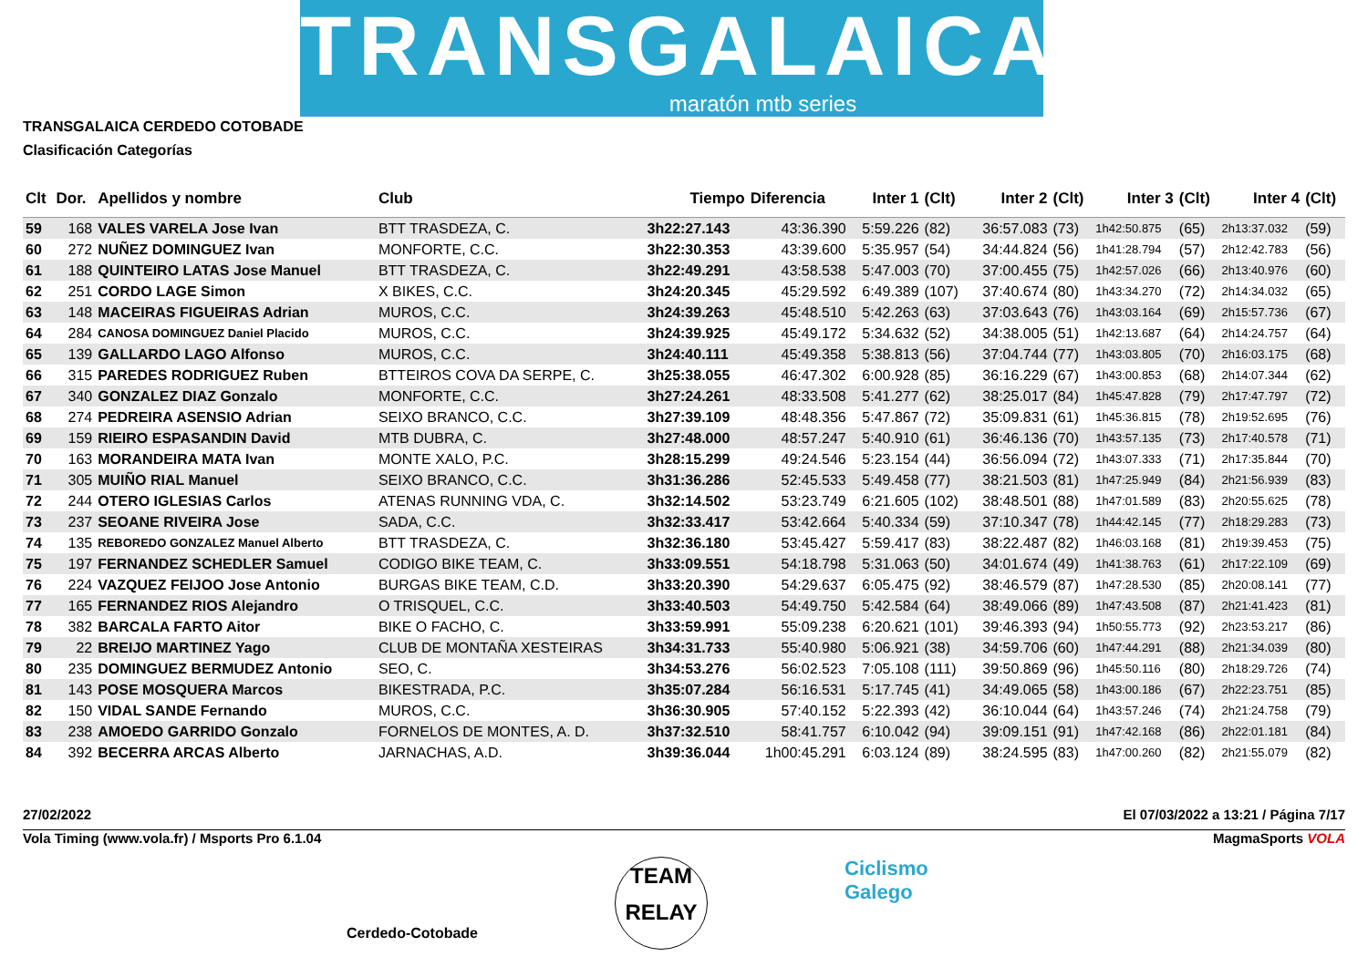TRANSGALAICA
maratón mtb series
TRANSGALAICA CERDEDO COTOBADE
Clasificación Categorías
| Clt | Dor. | Apellidos y nombre | Club | Tiempo | Diferencia | Inter 1 | (Clt) | Inter 2 | (Clt) | Inter 3 | (Clt) | Inter 4 | (Clt) |
| --- | --- | --- | --- | --- | --- | --- | --- | --- | --- | --- | --- | --- | --- |
| 59 | 168 | VALES VARELA Jose Ivan | BTT TRASDEZA, C. | 3h22:27.143 | 43:36.390 | 5:59.226 | (82) | 36:57.083 | (73) | 1h42:50.875 | (65) | 2h13:37.032 | (59) |
| 60 | 272 | NUÑEZ DOMINGUEZ Ivan | MONFORTE, C.C. | 3h22:30.353 | 43:39.600 | 5:35.957 | (54) | 34:44.824 | (56) | 1h41:28.794 | (57) | 2h12:42.783 | (56) |
| 61 | 188 | QUINTEIRO LATAS Jose Manuel | BTT TRASDEZA, C. | 3h22:49.291 | 43:58.538 | 5:47.003 | (70) | 37:00.455 | (75) | 1h42:57.026 | (66) | 2h13:40.976 | (60) |
| 62 | 251 | CORDO LAGE Simon | X BIKES, C.C. | 3h24:20.345 | 45:29.592 | 6:49.389 | (107) | 37:40.674 | (80) | 1h43:34.270 | (72) | 2h14:34.032 | (65) |
| 63 | 148 | MACEIRAS FIGUEIRAS Adrian | MUROS, C.C. | 3h24:39.263 | 45:48.510 | 5:42.263 | (63) | 37:03.643 | (76) | 1h43:03.164 | (69) | 2h15:57.736 | (67) |
| 64 | 284 | CANOSA DOMINGUEZ Daniel Placido | MUROS, C.C. | 3h24:39.925 | 45:49.172 | 5:34.632 | (52) | 34:38.005 | (51) | 1h42:13.687 | (64) | 2h14:24.757 | (64) |
| 65 | 139 | GALLARDO LAGO Alfonso | MUROS, C.C. | 3h24:40.111 | 45:49.358 | 5:38.813 | (56) | 37:04.744 | (77) | 1h43:03.805 | (70) | 2h16:03.175 | (68) |
| 66 | 315 | PAREDES RODRIGUEZ Ruben | BTTEIROS COVA DA SERPE, C. | 3h25:38.055 | 46:47.302 | 6:00.928 | (85) | 36:16.229 | (67) | 1h43:00.853 | (68) | 2h14:07.344 | (62) |
| 67 | 340 | GONZALEZ DIAZ Gonzalo | MONFORTE, C.C. | 3h27:24.261 | 48:33.508 | 5:41.277 | (62) | 38:25.017 | (84) | 1h45:47.828 | (79) | 2h17:47.797 | (72) |
| 68 | 274 | PEDREIRA ASENSIO Adrian | SEIXO BRANCO, C.C. | 3h27:39.109 | 48:48.356 | 5:47.867 | (72) | 35:09.831 | (61) | 1h45:36.815 | (78) | 2h19:52.695 | (76) |
| 69 | 159 | RIEIRO ESPASANDIN David | MTB DUBRA, C. | 3h27:48.000 | 48:57.247 | 5:40.910 | (61) | 36:46.136 | (70) | 1h43:57.135 | (73) | 2h17:40.578 | (71) |
| 70 | 163 | MORANDEIRA MATA Ivan | MONTE XALO, P.C. | 3h28:15.299 | 49:24.546 | 5:23.154 | (44) | 36:56.094 | (72) | 1h43:07.333 | (71) | 2h17:35.844 | (70) |
| 71 | 305 | MUIÑO RIAL Manuel | SEIXO BRANCO, C.C. | 3h31:36.286 | 52:45.533 | 5:49.458 | (77) | 38:21.503 | (81) | 1h47:25.949 | (84) | 2h21:56.939 | (83) |
| 72 | 244 | OTERO IGLESIAS Carlos | ATENAS RUNNING VDA, C. | 3h32:14.502 | 53:23.749 | 6:21.605 | (102) | 38:48.501 | (88) | 1h47:01.589 | (83) | 2h20:55.625 | (78) |
| 73 | 237 | SEOANE RIVEIRA Jose | SADA, C.C. | 3h32:33.417 | 53:42.664 | 5:40.334 | (59) | 37:10.347 | (78) | 1h44:42.145 | (77) | 2h18:29.283 | (73) |
| 74 | 135 | REBOREDO GONZALEZ Manuel Alberto | BTT TRASDEZA, C. | 3h32:36.180 | 53:45.427 | 5:59.417 | (83) | 38:22.487 | (82) | 1h46:03.168 | (81) | 2h19:39.453 | (75) |
| 75 | 197 | FERNANDEZ SCHEDLER Samuel | CODIGO BIKE TEAM, C. | 3h33:09.551 | 54:18.798 | 5:31.063 | (50) | 34:01.674 | (49) | 1h41:38.763 | (61) | 2h17:22.109 | (69) |
| 76 | 224 | VAZQUEZ FEIJOO Jose Antonio | BURGAS BIKE TEAM, C.D. | 3h33:20.390 | 54:29.637 | 6:05.475 | (92) | 38:46.579 | (87) | 1h47:28.530 | (85) | 2h20:08.141 | (77) |
| 77 | 165 | FERNANDEZ RIOS Alejandro | O TRISQUEL, C.C. | 3h33:40.503 | 54:49.750 | 5:42.584 | (64) | 38:49.066 | (89) | 1h47:43.508 | (87) | 2h21:41.423 | (81) |
| 78 | 382 | BARCALA FARTO Aitor | BIKE O FACHO, C. | 3h33:59.991 | 55:09.238 | 6:20.621 | (101) | 39:46.393 | (94) | 1h50:55.773 | (92) | 2h23:53.217 | (86) |
| 79 | 22 | BREIJO MARTINEZ Yago | CLUB DE MONTAÑA XESTEIRAS | 3h34:31.733 | 55:40.980 | 5:06.921 | (38) | 34:59.706 | (60) | 1h47:44.291 | (88) | 2h21:34.039 | (80) |
| 80 | 235 | DOMINGUEZ BERMUDEZ Antonio | SEO, C. | 3h34:53.276 | 56:02.523 | 7:05.108 | (111) | 39:50.869 | (96) | 1h45:50.116 | (80) | 2h18:29.726 | (74) |
| 81 | 143 | POSE MOSQUERA Marcos | BIKESTRADA, P.C. | 3h35:07.284 | 56:16.531 | 5:17.745 | (41) | 34:49.065 | (58) | 1h43:00.186 | (67) | 2h22:23.751 | (85) |
| 82 | 150 | VIDAL SANDE Fernando | MUROS, C.C. | 3h36:30.905 | 57:40.152 | 5:22.393 | (42) | 36:10.044 | (64) | 1h43:57.246 | (74) | 2h21:24.758 | (79) |
| 83 | 238 | AMOEDO GARRIDO Gonzalo | FORNELOS DE MONTES, A. D. | 3h37:32.510 | 58:41.757 | 6:10.042 | (94) | 39:09.151 | (91) | 1h47:42.168 | (86) | 2h22:01.181 | (84) |
| 84 | 392 | BECERRA ARCAS Alberto | JARNACHAS, A.D. | 3h39:36.044 | 1h00:45.291 | 6:03.124 | (89) | 38:24.595 | (83) | 1h47:00.260 | (82) | 2h21:55.079 | (82) |
27/02/2022 El 07/03/2022 a 13:21 / Página 7/17
Vola Timing (www.vola.fr) / Msports Pro 6.1.04 MagmaSports VOLA
Cerdedo-Cotobade TEAM
RELAY Ciclismo
Galego